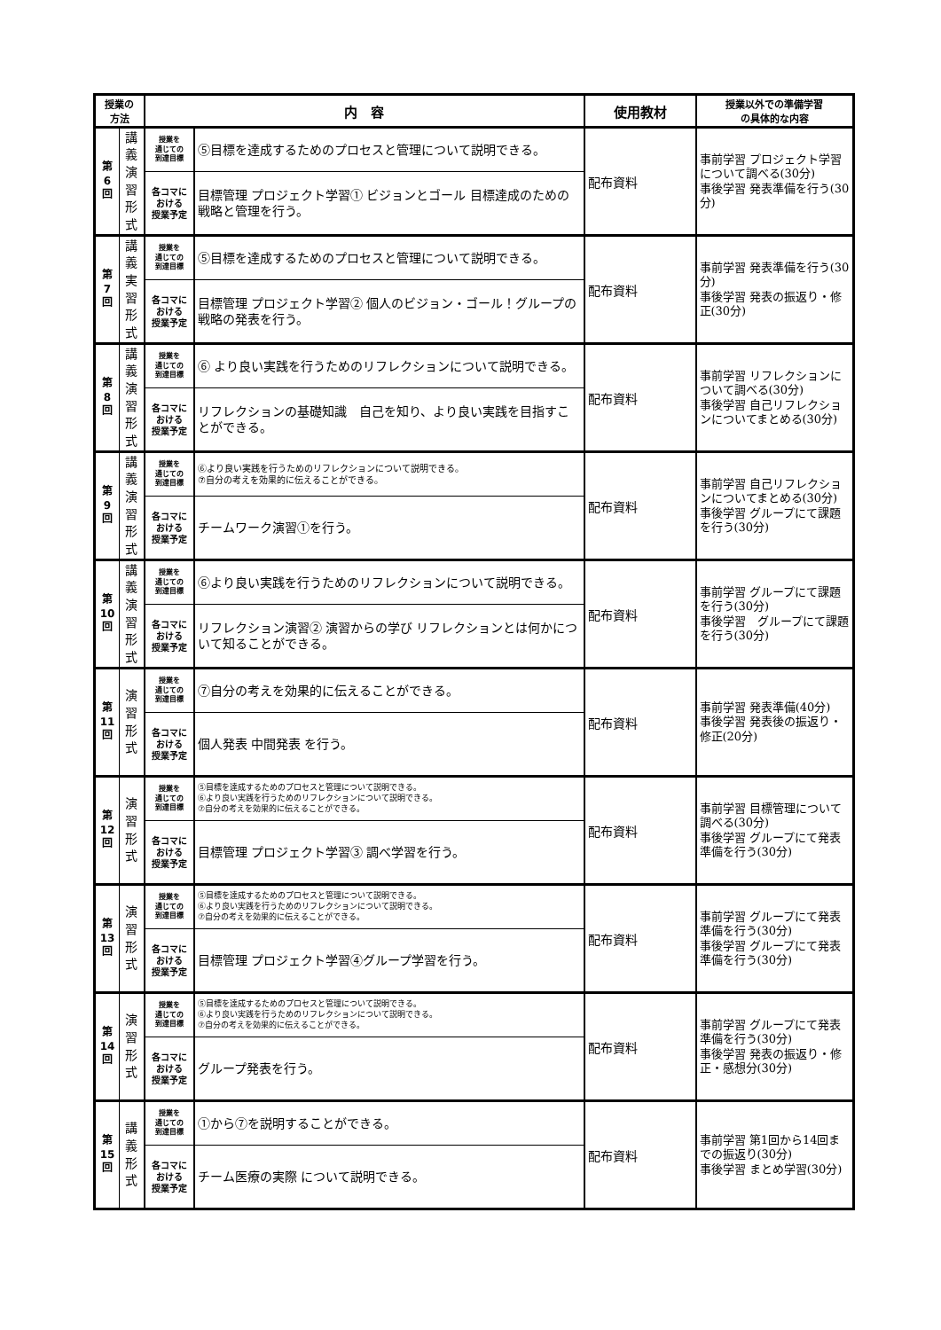| 授業の 方法 | | 内 容 | | 使用教材 | 授業以外での準備学習 の具体的な内容 |
| --- | --- | --- | --- | --- | --- |
| 第 6 回 | 講 義 演 習 形 式 | 授業を 通じての 到達目標 | ⑤目標を達成するためのプロセスと管理について説明できる。 | 配布資料 | 事前学習 プロジェクト学習について調べる(30分) 事後学習 発表準備を行う(30分) |
| | | 各コマに おける 授業予定 | 目標管理 プロジェクト学習① ビジョンとゴール 目標達成のための戦略と管理を行う。 | | |
| 第 7 回 | 講 義 実 習 形 式 | 授業を 通じての 到達目標 | ⑤目標を達成するためのプロセスと管理について説明できる。 | 配布資料 | 事前学習 発表準備を行う(30分) 事後学習 発表の振返り・修正(30分) |
| | | 各コマに おける 授業予定 | 目標管理 プロジェクト学習② 個人のビジョン・ゴール！グループの戦略の発表を行う。 | | |
| 第 8 回 | 講 義 演 習 形 式 | 授業を 通じての 到達目標 | ⑥ より良い実践を行うためのリフレクションについて説明できる。 | 配布資料 | 事前学習 リフレクションについて調べる(30分) 事後学習 自己リフレクションについてまとめる(30分) |
| | | 各コマに おける 授業予定 | リフレクションの基礎知識 自己を知り、より良い実践を目指すことができる。 | | |
| 第 9 回 | 講 義 演 習 形 式 | 授業を 通じての 到達目標 | ⑥より良い実践を行うためのリフレクションについて説明できる。 ⑦自分の考えを効果的に伝えることができる。 | 配布資料 | 事前学習 自己リフレクションについてまとめる(30分) 事後学習 グループにて課題を行う(30分) |
| | | 各コマに おける 授業予定 | チームワーク演習①を行う。 | | |
| 第 10 回 | 講 義 演 習 形 式 | 授業を 通じての 到達目標 | ⑥より良い実践を行うためのリフレクションについて説明できる。 | 配布資料 | 事前学習 グループにて課題を行う(30分) 事後学習 グループにて課題を行う(30分) |
| | | 各コマに おける 授業予定 | リフレクション演習② 演習からの学び リフレクションとは何かについて知ることができる。 | | |
| 第 11 回 | 演 習 形 式 | 授業を 通じての 到達目標 | ⑦自分の考えを効果的に伝えることができる。 | 配布資料 | 事前学習 発表準備(40分) 事後学習 発表後の振返り・修正(20分) |
| | | 各コマに おける 授業予定 | 個人発表 中間発表 を行う。 | | |
| 第 12 回 | 演 習 形 式 | 授業を 通じての 到達目標 | ⑤目標を達成するためのプロセスと管理について説明できる。 ⑥より良い実践を行うためのリフレクションについて説明できる。 ⑦自分の考えを効果的に伝えることができる。 | 配布資料 | 事前学習 目標管理について調べる(30分) 事後学習 グループにて発表準備を行う(30分) |
| | | 各コマに おける 授業予定 | 目標管理 プロジェクト学習③ 調べ学習を行う。 | | |
| 第 13 回 | 演 習 形 式 | 授業を 通じての 到達目標 | ⑤目標を達成するためのプロセスと管理について説明できる。 ⑥より良い実践を行うためのリフレクションについて説明できる。 ⑦自分の考えを効果的に伝えることができる。 | 配布資料 | 事前学習 グループにて発表準備を行う(30分) 事後学習 グループにて発表準備を行う(30分) |
| | | 各コマに おける 授業予定 | 目標管理 プロジェクト学習④グループ学習を行う。 | | |
| 第 14 回 | 演 習 形 式 | 授業を 通じての 到達目標 | ⑤目標を達成するためのプロセスと管理について説明できる。 ⑥より良い実践を行うためのリフレクションについて説明できる。 ⑦自分の考えを効果的に伝えることができる。 | 配布資料 | 事前学習 グループにて発表準備を行う(30分) 事後学習 発表の振返り・修正・感想分(30分) |
| | | 各コマに おける 授業予定 | グループ発表を行う。 | | |
| 第 15 回 | 講 義 形 式 | 授業を 通じての 到達目標 | ①から⑦を説明することができる。 | 配布資料 | 事前学習 第1回から14回までの振返り(30分) 事後学習 まとめ学習(30分) |
| | | 各コマに おける 授業予定 | チーム医療の実際 について説明できる。 | | |